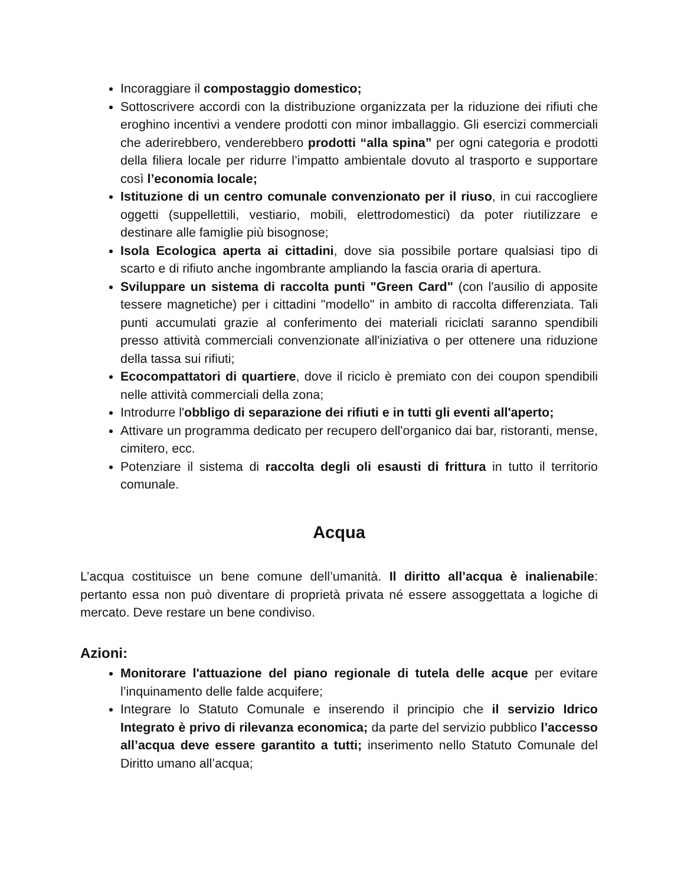Incoraggiare il compostaggio domestico;
Sottoscrivere accordi con la distribuzione organizzata per la riduzione dei rifiuti che eroghino incentivi a vendere prodotti con minor imballaggio. Gli esercizi commerciali che aderirebbero, venderebbero prodotti “alla spina” per ogni categoria e prodotti della filiera locale per ridurre l’impatto ambientale dovuto al trasporto e supportare così l’economia locale;
Istituzione di un centro comunale convenzionato per il riuso, in cui raccogliere oggetti (suppellettili, vestiario, mobili, elettrodomestici) da poter riutilizzare e destinare alle famiglie più bisognose;
Isola Ecologica aperta ai cittadini, dove sia possibile portare qualsiasi tipo di scarto e di rifiuto anche ingombrante ampliando la fascia oraria di apertura.
Sviluppare un sistema di raccolta punti "Green Card" (con l'ausilio di apposite tessere magnetiche) per i cittadini "modello" in ambito di raccolta differenziata. Tali punti accumulati grazie al conferimento dei materiali riciclati saranno spendibili presso attività commerciali convenzionate all'iniziativa o per ottenere una riduzione della tassa sui rifiuti;
Ecocompattatori di quartiere, dove il riciclo è premiato con dei coupon spendibili nelle attività commerciali della zona;
Introdurre l'obbligo di separazione dei rifiuti e in tutti gli eventi all'aperto;
Attivare un programma dedicato per recupero dell'organico dai bar, ristoranti, mense, cimitero, ecc.
Potenziare il sistema di raccolta degli oli esausti di frittura in tutto il territorio comunale.
Acqua
L’acqua costituisce un bene comune dell’umanità. Il diritto all’acqua è inalienabile: pertanto essa non può diventare di proprietà privata né essere assoggettata a logiche di mercato. Deve restare un bene condiviso.
Azioni:
Monitorare l'attuazione del piano regionale di tutela delle acque per evitare l’inquinamento delle falde acquifere;
Integrare lo Statuto Comunale e inserendo il principio che il servizio Idrico Integrato è privo di rilevanza economica; da parte del servizio pubblico l’accesso all’acqua deve essere garantito a tutti; inserimento nello Statuto Comunale del Diritto umano all’acqua;